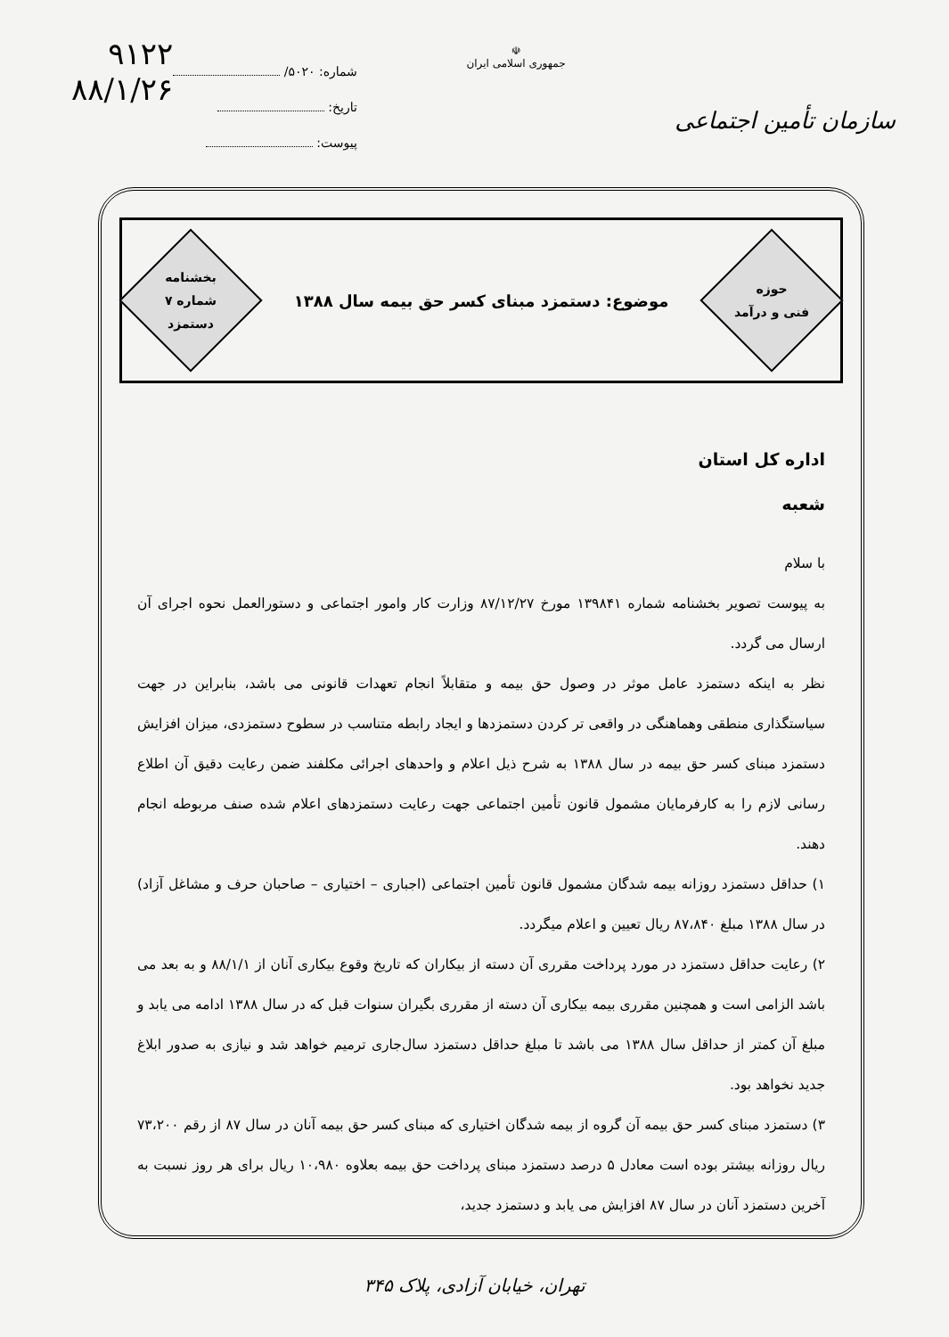سازمان تأمین اجتماعی
☫
جمهوری اسلامی ایران
شماره: ۵۰۲۰/
تاریخ:
پیوست:
۹۱۲۲
۸۸/۱/۲۶
حوزه
فنی و درآمد
موضوع: دستمزد مبنای کسر حق بیمه سال ۱۳۸۸
بخشنامه
شماره ۷ دستمزد
اداره کل استان
شعبه
با سلام
به پیوست تصویر بخشنامه شماره ۱۳۹۸۴۱ مورخ ۸۷/۱۲/۲۷ وزارت کار وامور اجتماعی و دستورالعمل نحوه اجرای آن ارسال می گردد.
نظر به اینکه دستمزد عامل موثر در وصول حق بیمه و متقابلاً انجام تعهدات قانونی می باشد، بنابراین در جهت سیاستگذاری منطقی وهماهنگی در واقعی تر کردن دستمزدها و ایجاد رابطه متناسب در سطوح دستمزدی، میزان افزایش دستمزد مبنای کسر حق بیمه در سال ۱۳۸۸ به شرح ذیل اعلام و واحدهای اجرائی مکلفند ضمن رعایت دقیق آن اطلاع رسانی لازم را به کارفرمایان مشمول قانون تأمین اجتماعی جهت رعایت دستمزدهای اعلام شده صنف مربوطه انجام دهند.
۱) حداقل دستمزد روزانه بیمه شدگان مشمول قانون تأمین اجتماعی (اجباری – اختیاری – صاحبان حرف و مشاغل آزاد) در سال ۱۳۸۸ مبلغ ۸۷،۸۴۰ ریال تعیین و اعلام میگردد.
۲) رعایت حداقل دستمزد در مورد پرداخت مقرری آن دسته از بیکاران که تاریخ وقوع بیکاری آنان از ۸۸/۱/۱ و به بعد می باشد الزامی است و همچنین مقرری بیمه بیکاری آن دسته از مقرری بگیران سنوات قبل که در سال ۱۳۸۸ ادامه می یابد و مبلغ آن کمتر از حداقل سال ۱۳۸۸ می باشد تا مبلغ حداقل دستمزد سال‌جاری ترمیم خواهد شد و نیازی به صدور ابلاغ جدید نخواهد بود.
۳) دستمزد مبنای کسر حق بیمه آن گروه از بیمه شدگان اختیاری که مبنای کسر حق بیمه آنان در سال ۸۷ از رقم ۷۳،۲۰۰ ریال روزانه بیشتر بوده است معادل ۵ درصد دستمزد مبنای پرداخت حق بیمه بعلاوه ۱۰،۹۸۰ ریال برای هر روز نسبت به آخرین دستمزد آنان در سال ۸۷ افزایش می یابد و دستمزد جدید،
تهران، خیابان آزادی، پلاک ۳۴۵